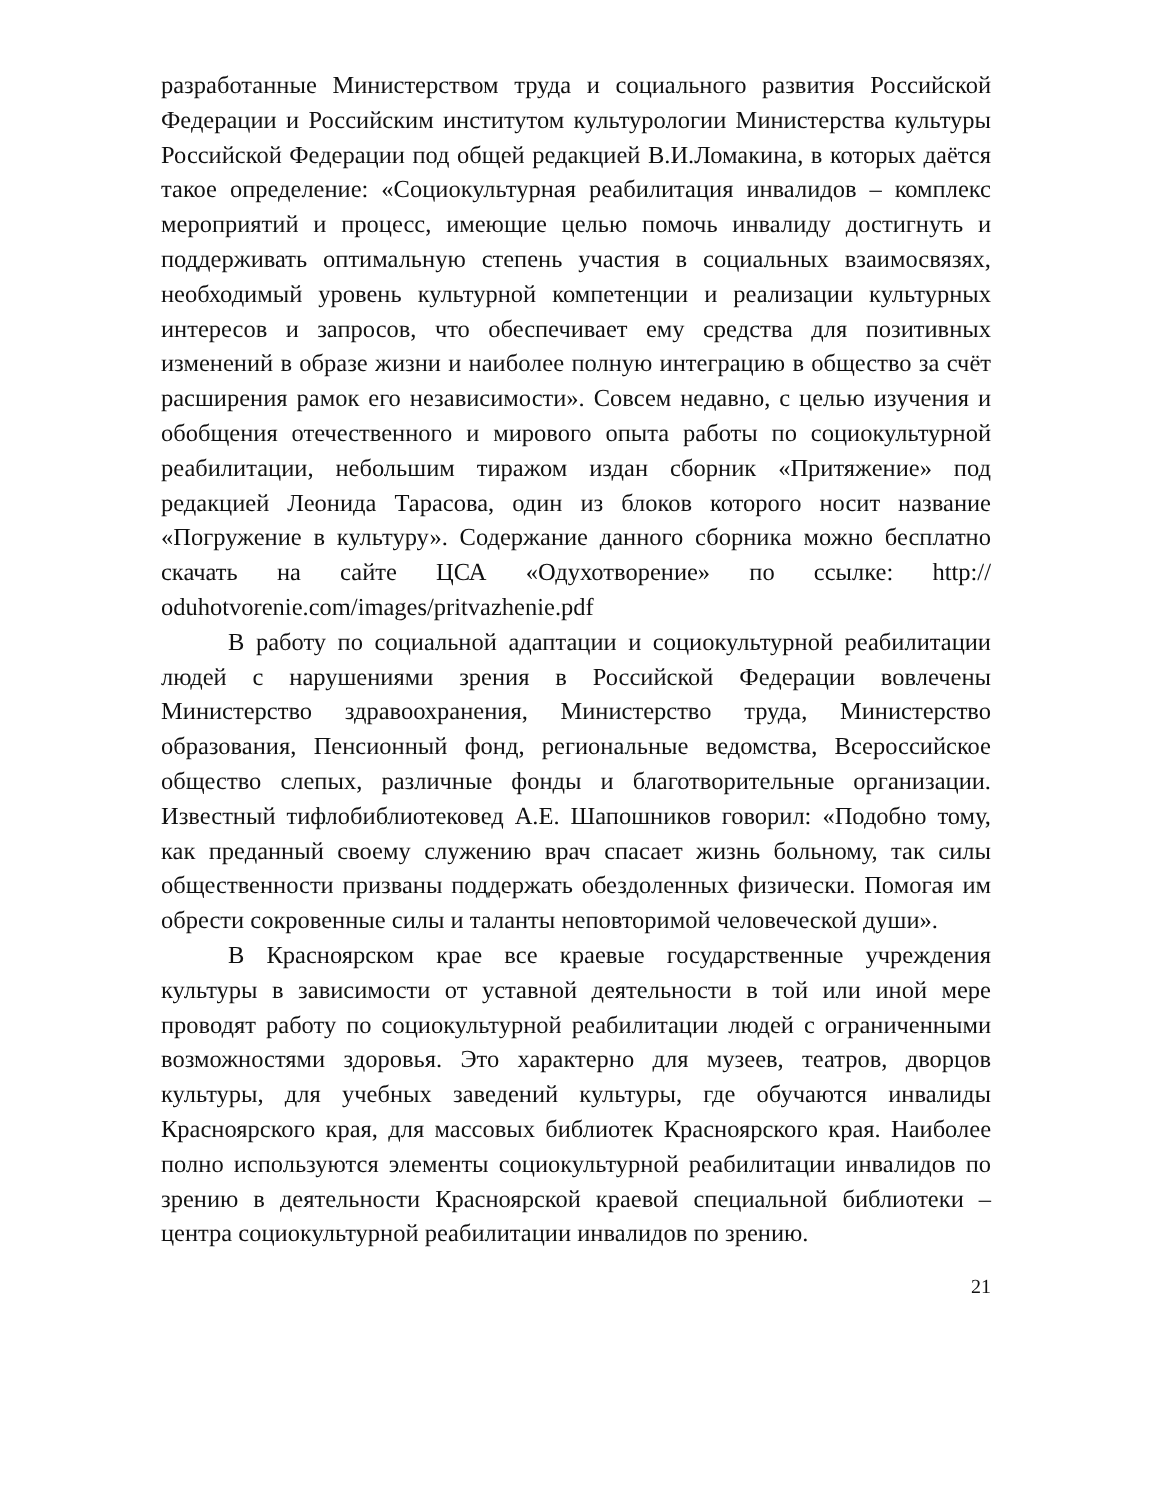разработанные Министерством труда и социального развития Российской Федерации и Российским институтом культурологии Министерства культуры Российской Федерации под общей редакцией В.И.Ломакина, в которых даётся такое определение: «Социокультурная реабилитация инвалидов – комплекс мероприятий и процесс, имеющие целью помочь инвалиду достигнуть и поддерживать оптимальную степень участия в социальных взаимосвязях, необходимый уровень культурной компетенции и реализации культурных интересов и запросов, что обеспечивает ему средства для позитивных изменений в образе жизни и наиболее полную интеграцию в общество за счёт расширения рамок его независимости». Совсем недавно, с целью изучения и обобщения отечественного и мирового опыта работы по социокультурной реабилитации, небольшим тиражом издан сборник «Притяжение» под редакцией Леонида Тарасова, один из блоков которого носит название «Погружение в культуру». Содержание данного сборника можно бесплатно скачать на сайте ЦСА «Одухотворение» по ссылке: http:// oduhotvorenie.com/images/pritvazhenie.pdf
В работу по социальной адаптации и социокультурной реабилитации людей с нарушениями зрения в Российской Федерации вовлечены Министерство здравоохранения, Министерство труда, Министерство образования, Пенсионный фонд, региональные ведомства, Всероссийское общество слепых, различные фонды и благотворительные организации. Известный тифлобиблиотековед А.Е. Шапошников говорил: «Подобно тому, как преданный своему служению врач спасает жизнь больному, так силы общественности призваны поддержать обездоленных физически. Помогая им обрести сокровенные силы и таланты неповторимой человеческой души».
В Красноярском крае все краевые государственные учреждения культуры в зависимости от уставной деятельности в той или иной мере проводят работу по социокультурной реабилитации людей с ограниченными возможностями здоровья. Это характерно для музеев, театров, дворцов культуры, для учебных заведений культуры, где обучаются инвалиды Красноярского края, для массовых библиотек Красноярского края. Наиболее полно используются элементы социокультурной реабилитации инвалидов по зрению в деятельности Красноярской краевой специальной библиотеки – центра социокультурной реабилитации инвалидов по зрению.
21